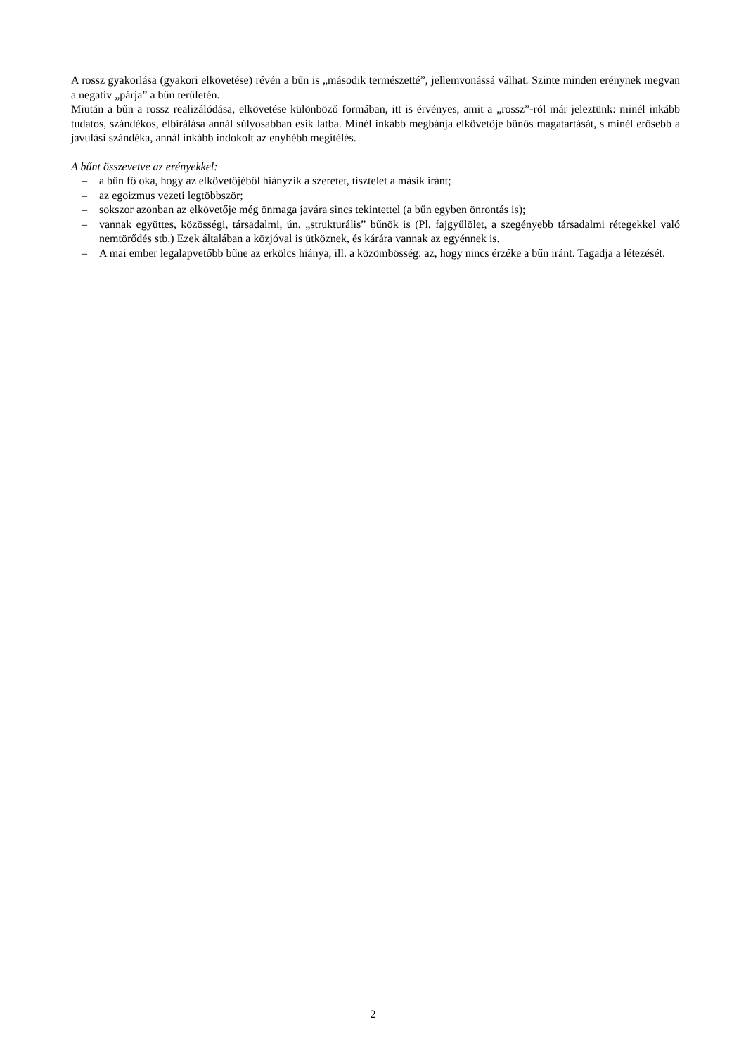A rossz gyakorlása (gyakori elkövetése) révén a bűn is „második természetté”, jellemvonássá válhat. Szinte minden erénynek megvan a negatív „párja” a bűn területén.
Miután a bűn a rossz realizálódása, elkövetése különböző formában, itt is érvényes, amit a „rossz”-ról már jeleztünk: minél inkább tudatos, szándékos, elbírálása annál súlyosabban esik latba. Minél inkább megbánja elkövetője bűnös magatartását, s minél erősebb a javulási szándéka, annál inkább indokolt az enyhébb megítélés.
A bűnt összevetve az erényekkel:
– a bűn fő oka, hogy az elkövetőjéből hiányzik a szeretet, tisztelet a másik iránt;
– az egoizmus vezeti legtöbbször;
– sokszor azonban az elkövetője még önmaga javára sincs tekintettel (a bűn egyben önrontás is);
– vannak együttes, közösségi, társadalmi, ún. „strukturális” bűnök is (Pl. fajgyűlölet, a szegényebb társadalmi rétegekkel való nemtörődés stb.) Ezek általában a közjóval is ütköznek, és kárára vannak az egyénnek is.
– A mai ember legalapvetőbb bűne az erkölcs hiánya, ill. a közömbösség: az, hogy nincs érzéke a bűn iránt. Tagadja a létezését.
2